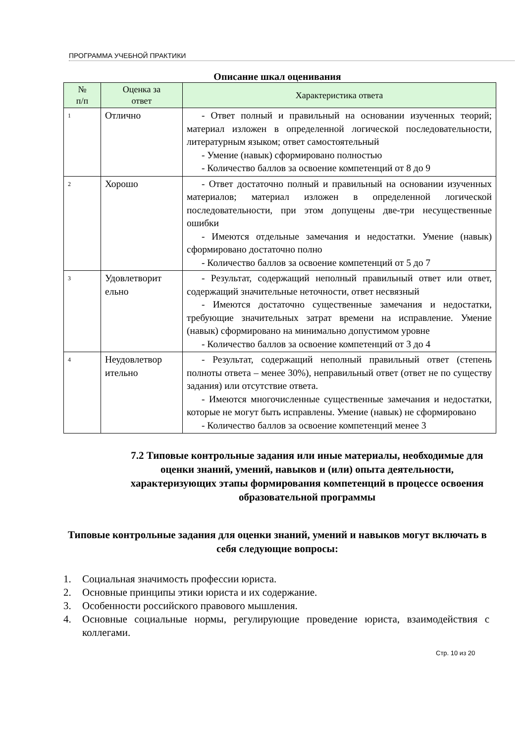ПРОГРАММА УЧЕБНОЙ ПРАКТИКИ
Описание шкал оценивания
| № п/п | Оценка за ответ | Характеристика ответа |
| --- | --- | --- |
| 1 | Отлично | - Ответ полный и правильный на основании изученных теорий; материал изложен в определенной логической последовательности, литературным языком; ответ самостоятельный - Умение (навык) сформировано полностью - Количество баллов за освоение компетенций от 8 до 9 |
| 2 | Хорошо | - Ответ достаточно полный и правильный на основании изученных материалов; материал изложен в определенной логической последовательности, при этом допущены две-три несущественные ошибки - Имеются отдельные замечания и недостатки. Умение (навык) сформировано достаточно полно - Количество баллов за освоение компетенций от 5 до 7 |
| 3 | Удовлетворит ельно | - Результат, содержащий неполный правильный ответ или ответ, содержащий значительные неточности, ответ несвязный - Имеются достаточно существенные замечания и недостатки, требующие значительных затрат времени на исправление. Умение (навык) сформировано на минимально допустимом уровне - Количество баллов за освоение компетенций от 3 до 4 |
| 4 | Неудовлетвор ительно | - Результат, содержащий неполный правильный ответ (степень полноты ответа – менее 30%), неправильный ответ (ответ не по существу задания) или отсутствие ответа. - Имеются многочисленные существенные замечания и недостатки, которые не могут быть исправлены. Умение (навык) не сформировано - Количество баллов за освоение компетенций менее 3 |
7.2 Типовые контрольные задания или иные материалы, необходимые для оценки знаний, умений, навыков и (или) опыта деятельности, характеризующих этапы формирования компетенций в процессе освоения образовательной программы
Типовые контрольные задания для оценки знаний, умений и навыков могут включать в себя следующие вопросы:
1. Социальная значимость профессии юриста.
2. Основные принципы этики юриста и их содержание.
3. Особенности российского правового мышления.
4. Основные социальные нормы, регулирующие проведение юриста, взаимодействия с коллегами.
Стр. 10 из 20